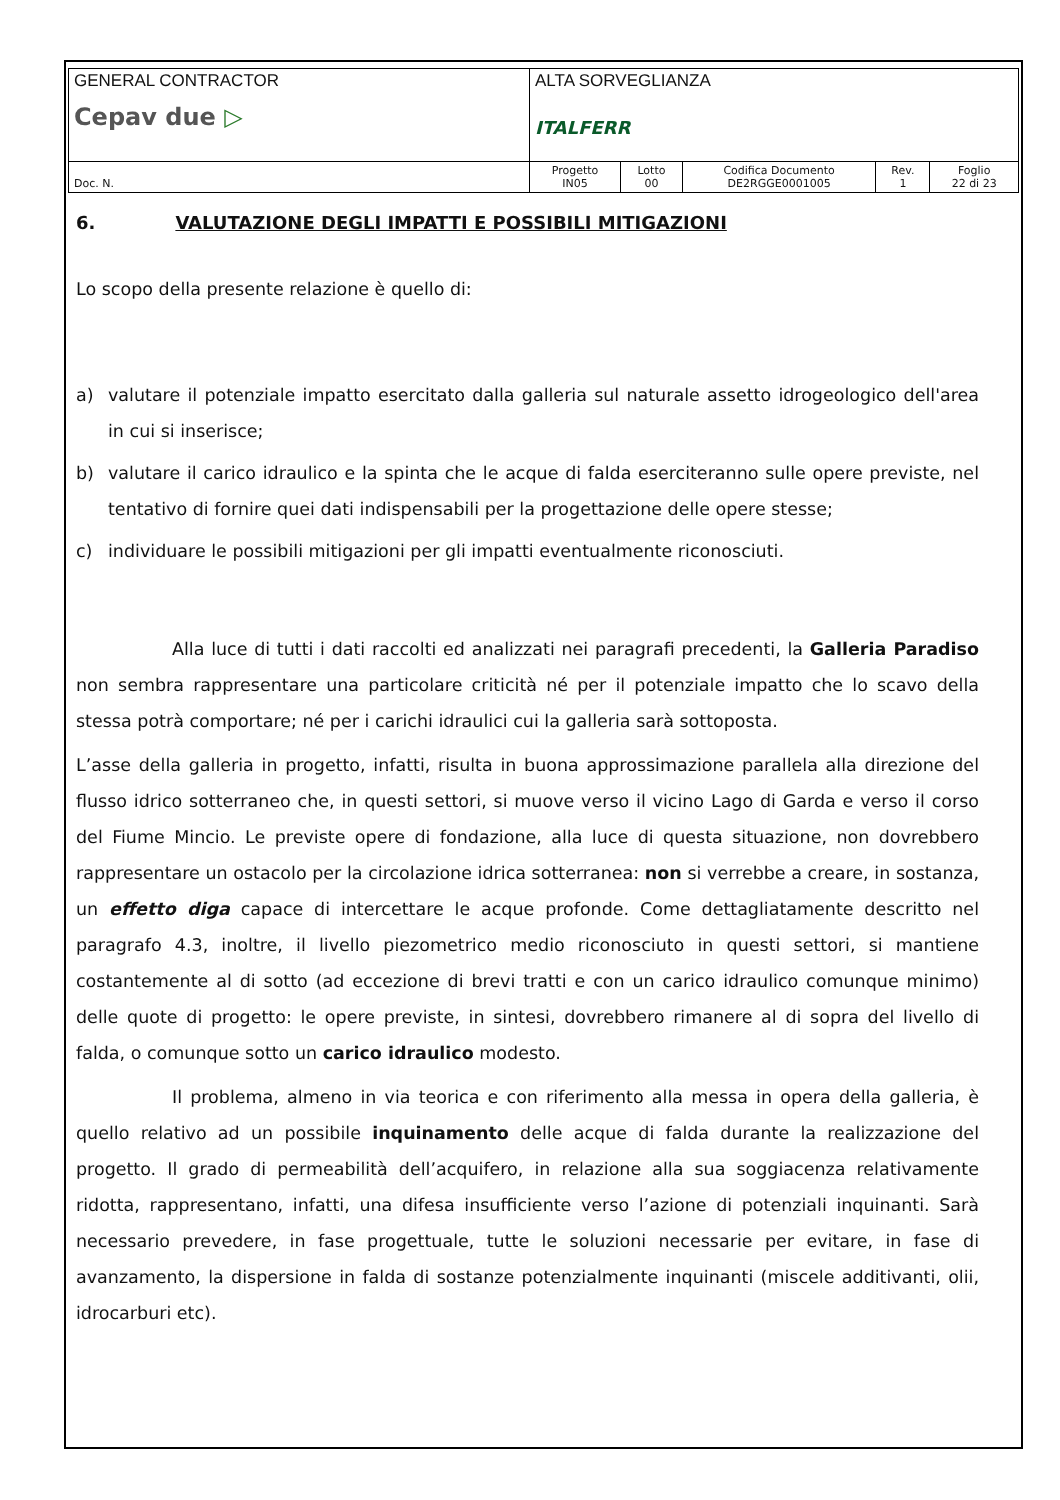| GENERAL CONTRACTOR Cepav due ▷ | ALTA SORVEGLIANZA ITALFERR | | | | |
| Doc. N. | Progetto IN05 | Lotto 00 | Codifica Documento DE2RGGE0001005 | Rev. 1 | Foglio 22 di 23 |
6. VALUTAZIONE DEGLI IMPATTI E POSSIBILI MITIGAZIONI
Lo scopo della presente relazione è quello di:
a) valutare il potenziale impatto esercitato dalla galleria sul naturale assetto idrogeologico dell'area in cui si inserisce;
b) valutare il carico idraulico e la spinta che le acque di falda eserciteranno sulle opere previste, nel tentativo di fornire quei dati indispensabili per la progettazione delle opere stesse;
c) individuare le possibili mitigazioni per gli impatti eventualmente riconosciuti.
Alla luce di tutti i dati raccolti ed analizzati nei paragrafi precedenti, la Galleria Paradiso non sembra rappresentare una particolare criticità né per il potenziale impatto che lo scavo della stessa potrà comportare; né per i carichi idraulici cui la galleria sarà sottoposta.
L’asse della galleria in progetto, infatti, risulta in buona approssimazione parallela alla direzione del flusso idrico sotterraneo che, in questi settori, si muove verso il vicino Lago di Garda e verso il corso del Fiume Mincio. Le previste opere di fondazione, alla luce di questa situazione, non dovrebbero rappresentare un ostacolo per la circolazione idrica sotterranea: non si verrebbe a creare, in sostanza, un effetto diga capace di intercettare le acque profonde. Come dettagliatamente descritto nel paragrafo 4.3, inoltre, il livello piezometrico medio riconosciuto in questi settori, si mantiene costantemente al di sotto (ad eccezione di brevi tratti e con un carico idraulico comunque minimo) delle quote di progetto: le opere previste, in sintesi, dovrebbero rimanere al di sopra del livello di falda, o comunque sotto un carico idraulico modesto.
Il problema, almeno in via teorica e con riferimento alla messa in opera della galleria, è quello relativo ad un possibile inquinamento delle acque di falda durante la realizzazione del progetto. Il grado di permeabilità dell’acquifero, in relazione alla sua soggiacenza relativamente ridotta, rappresentano, infatti, una difesa insufficiente verso l’azione di potenziali inquinanti. Sarà necessario prevedere, in fase progettuale, tutte le soluzioni necessarie per evitare, in fase di avanzamento, la dispersione in falda di sostanze potenzialmente inquinanti (miscele additivanti, olii, idrocarburi etc).